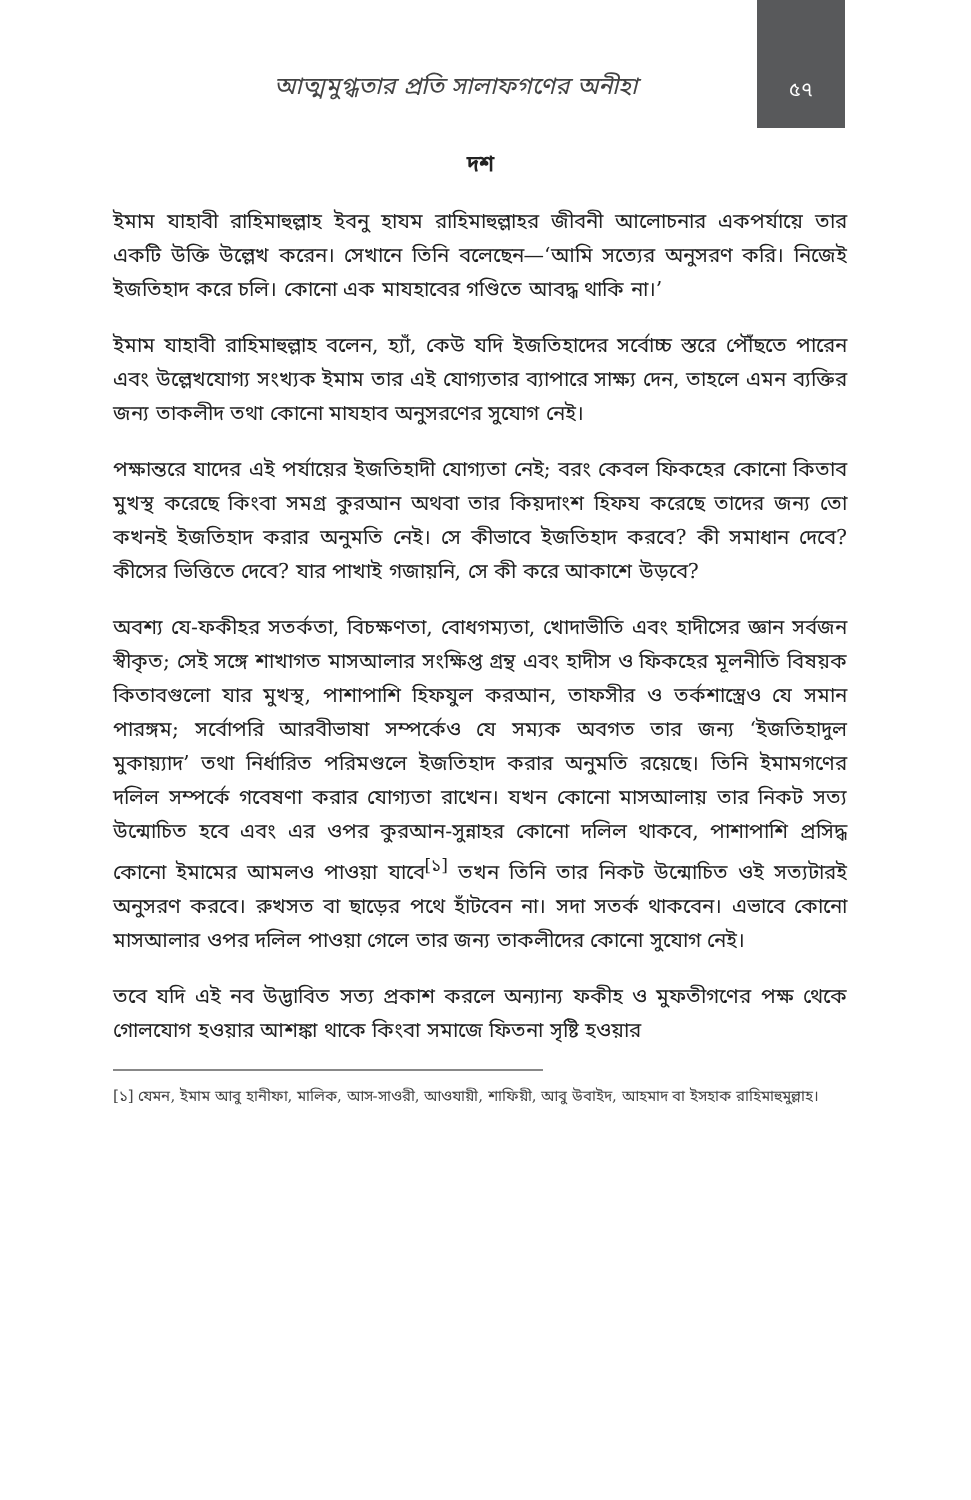আত্মমুগ্ধতার প্রতি সালাফগণের অনীহা
৫৭
দশ
ইমাম যাহাবী রাহিমাহুল্লাহ ইবনু হাযম রাহিমাহুল্লাহর জীবনী আলোচনার একপর্যায়ে তার একটি উক্তি উল্লেখ করেন। সেখানে তিনি বলেছেন—‘আমি সত্যের অনুসরণ করি। নিজেই ইজতিহাদ করে চলি। কোনো এক মাযহাবের গণ্ডিতে আবদ্ধ থাকি না।’
ইমাম যাহাবী রাহিমাহুল্লাহ বলেন, হ্যাঁ, কেউ যদি ইজতিহাদের সর্বোচ্চ স্তরে পৌঁছতে পারেন এবং উল্লেখযোগ্য সংখ্যক ইমাম তার এই যোগ্যতার ব্যাপারে সাক্ষ্য দেন, তাহলে এমন ব্যক্তির জন্য তাকলীদ তথা কোনো মাযহাব অনুসরণের সুযোগ নেই।
পক্ষান্তরে যাদের এই পর্যায়ের ইজতিহাদী যোগ্যতা নেই; বরং কেবল ফিকহের কোনো কিতাব মুখস্থ করেছে কিংবা সমগ্র কুরআন অথবা তার কিয়দাংশ হিফয করেছে তাদের জন্য তো কখনই ইজতিহাদ করার অনুমতি নেই। সে কীভাবে ইজতিহাদ করবে? কী সমাধান দেবে? কীসের ভিত্তিতে দেবে? যার পাখাই গজায়নি, সে কী করে আকাশে উড়বে?
অবশ্য যে-ফকীহর সতর্কতা, বিচক্ষণতা, বোধগম্যতা, খোদাভীতি এবং হাদীসের জ্ঞান সর্বজন স্বীকৃত; সেই সঙ্গে শাখাগত মাসআলার সংক্ষিপ্ত গ্রন্থ এবং হাদীস ও ফিকহের মূলনীতি বিষয়ক কিতাবগুলো যার মুখস্থ, পাশাপাশি হিফযুল করআন, তাফসীর ও তর্কশাস্ত্রেও যে সমান পারঙ্গম; সর্বোপরি আরবীভাষা সম্পর্কেও যে সম্যক অবগত তার জন্য ‘ইজতিহাদুল মুকায়্যাদ’ তথা নির্ধারিত পরিমণ্ডলে ইজতিহাদ করার অনুমতি রয়েছে। তিনি ইমামগণের দলিল সম্পর্কে গবেষণা করার যোগ্যতা রাখেন। যখন কোনো মাসআলায় তার নিকট সত্য উন্মোচিত হবে এবং এর ওপর কুরআন-সুন্নাহর কোনো দলিল থাকবে, পাশাপাশি প্রসিদ্ধ কোনো ইমামের আমলও পাওয়া যাবে<sup>[১]</sup> তখন তিনি তার নিকট উন্মোচিত ওই সত্যটারই অনুসরণ করবে। রুখসত বা ছাড়ের পথে হাঁটবেন না। সদা সতর্ক থাকবেন। এভাবে কোনো মাসআলার ওপর দলিল পাওয়া গেলে তার জন্য তাকলীদের কোনো সুযোগ নেই।
তবে যদি এই নব উদ্ভাবিত সত্য প্রকাশ করলে অন্যান্য ফকীহ ও মুফতীগণের পক্ষ থেকে গোলযোগ হওয়ার আশঙ্কা থাকে কিংবা সমাজে ফিতনা সৃষ্টি হওয়ার
[১] যেমন, ইমাম আবু হানীফা, মালিক, আস-সাওরী, আওযায়ী, শাফিয়ী, আবু উবাইদ, আহমাদ বা ইসহাক রাহিমাহুমুল্লাহ।